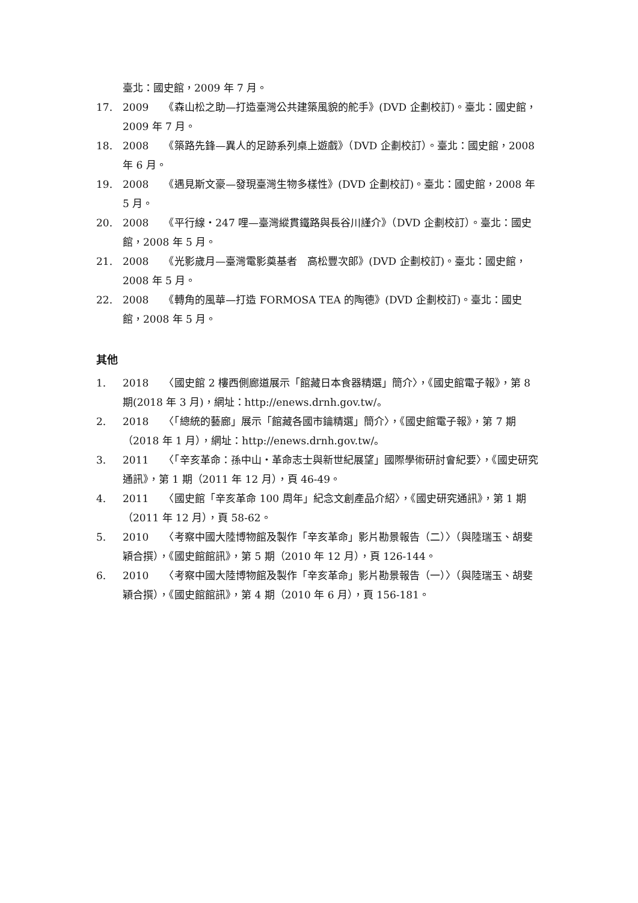臺北：國史館，2009 年 7 月。
17. 2009　　《森山松之助—打造臺灣公共建築風貌的舵手》(DVD 企劃校訂)。臺北：國史館，2009 年 7 月。
18. 2008　　《築路先鋒—異人的足跡系列桌上遊戲》（DVD 企劃校訂）。臺北：國史館，2008 年 6 月。
19. 2008　　《遇見斯文豪—發現臺灣生物多樣性》(DVD 企劃校訂)。臺北：國史館，2008 年 5 月。
20. 2008　　《平行線‧247 哩—臺灣縱貫鐵路與長谷川謹介》（DVD 企劃校訂）。臺北：國史館，2008 年 5 月。
21. 2008　　《光影歲月—臺灣電影奠基者　高松豐次郎》(DVD 企劃校訂)。臺北：國史館，2008 年 5 月。
22. 2008　　《轉角的風華—打造 FORMOSA TEA 的陶德》(DVD 企劃校訂)。臺北：國史館，2008 年 5 月。
其他
1. 2018　　〈國史館 2 樓西側廊道展示「館藏日本食器精選」簡介〉，《國史館電子報》，第 8 期(2018 年 3 月)，網址：http://enews.drnh.gov.tw/。
2. 2018　　〈「總統的藝廊」展示「館藏各國市鑰精選」簡介〉，《國史館電子報》，第 7 期（2018 年 1 月），網址：http://enews.drnh.gov.tw/。
3. 2011　　〈「辛亥革命：孫中山‧革命志士與新世紀展望」國際學術研討會紀要〉，《國史研究通訊》，第 1 期（2011 年 12 月），頁 46-49。
4. 2011　　〈國史館「辛亥革命 100 周年」紀念文創產品介紹〉，《國史研究通訊》，第 1 期（2011 年 12 月），頁 58-62。
5. 2010　　〈考察中國大陸博物館及製作「辛亥革命」影片勘景報告（二）〉（與陸瑞玉、胡斐穎合撰），《國史館館訊》，第 5 期（2010 年 12 月），頁 126-144。
6. 2010　　〈考察中國大陸博物館及製作「辛亥革命」影片勘景報告（一）〉（與陸瑞玉、胡斐穎合撰），《國史館館訊》，第 4 期（2010 年 6 月），頁 156-181。